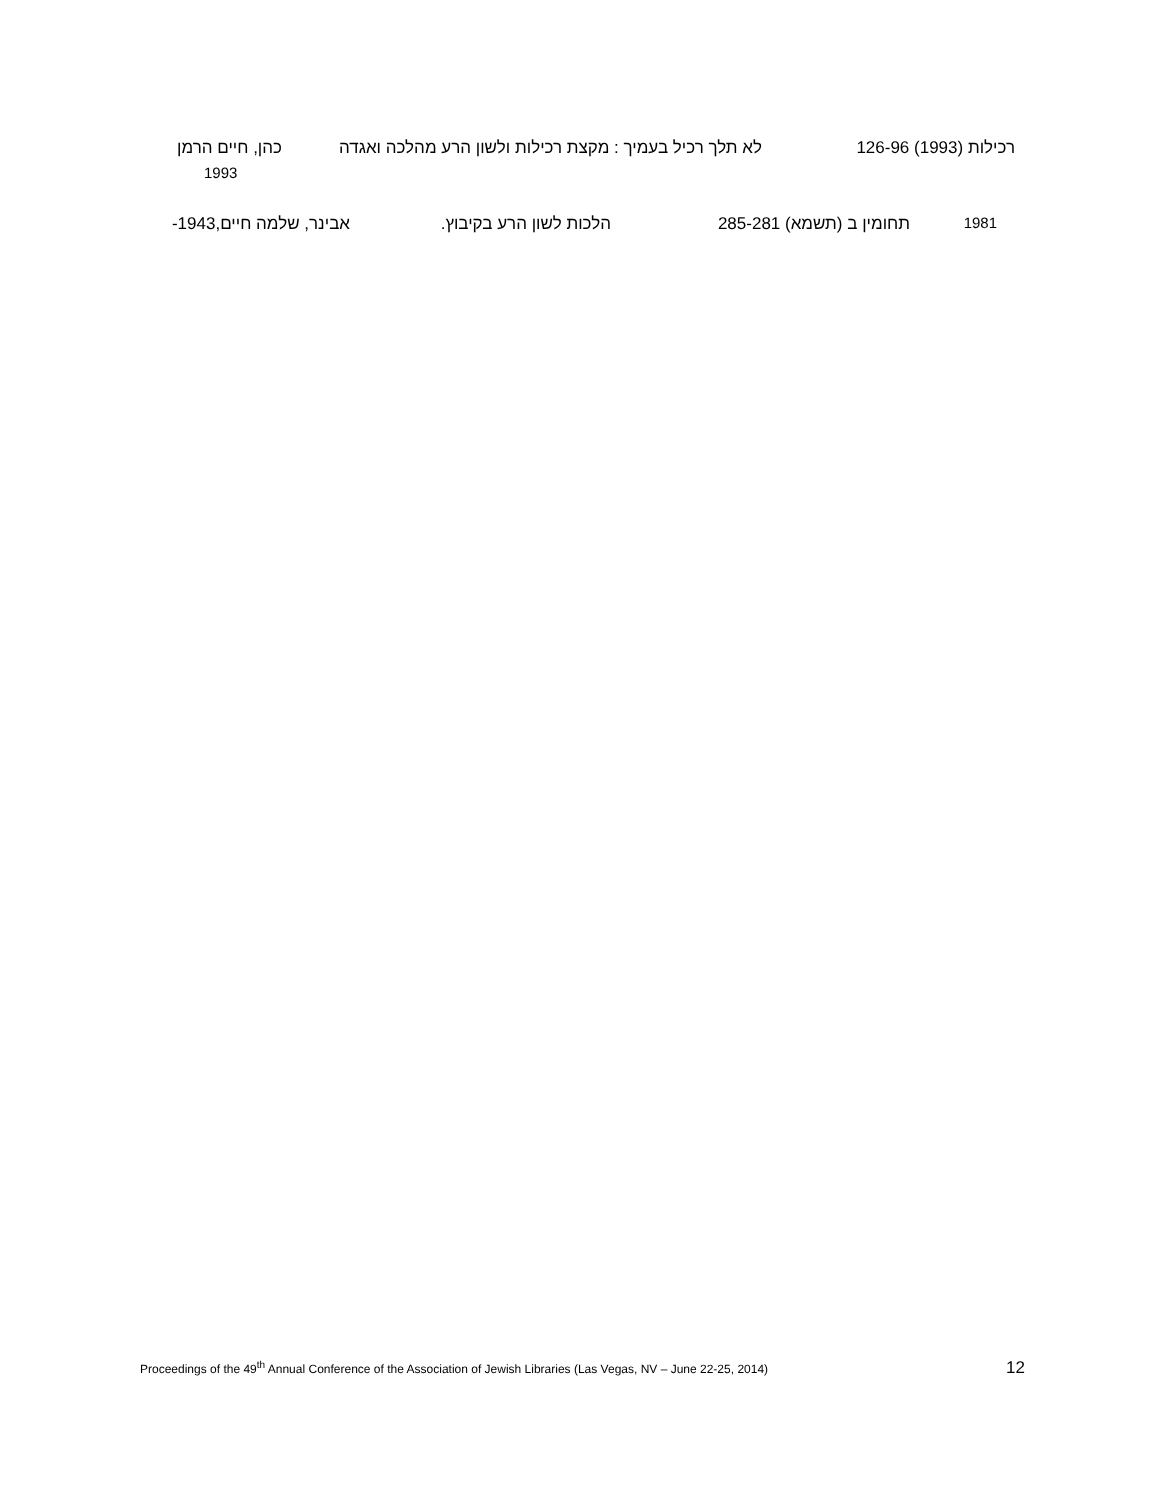רכילות (1993) 126-96 לא תלך רכיל בעמיך : מקצת רכילות ולשון הרע מהלכה ואגדה כהן, חיים הרמן
1993
1981 תחומין ב (תשמא) 285-281 הלכות לשון הרע בקיבוץ. אבינר, שלמה חיים,1943-
Proceedings of the 49<sup>th</sup> Annual Conference of the Association of Jewish Libraries (Las Vegas, NV – June 22-25, 2014) 12